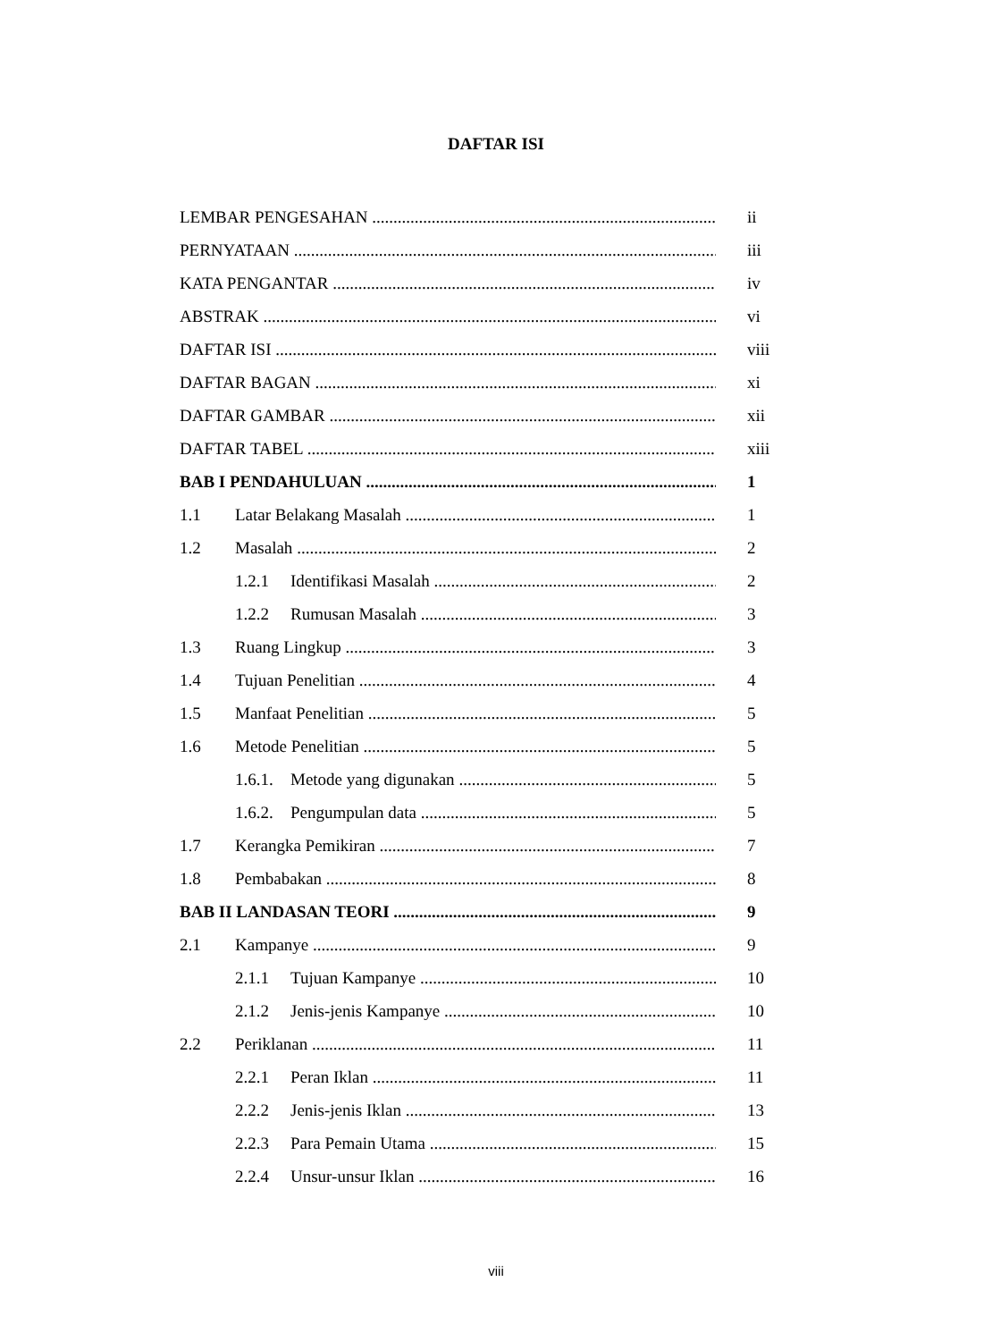DAFTAR ISI
LEMBAR PENGESAHAN ii
PERNYATAAN iii
KATA PENGANTAR iv
ABSTRAK vi
DAFTAR ISI viii
DAFTAR BAGAN xi
DAFTAR GAMBAR xii
DAFTAR TABEL xiii
BAB I PENDAHULUAN 1
1.1 Latar Belakang Masalah 1
1.2 Masalah 2
1.2.1 Identifikasi Masalah 2
1.2.2 Rumusan Masalah 3
1.3 Ruang Lingkup 3
1.4 Tujuan Penelitian 4
1.5 Manfaat Penelitian 5
1.6 Metode Penelitian 5
1.6.1. Metode yang digunakan 5
1.6.2. Pengumpulan data 5
1.7 Kerangka Pemikiran 7
1.8 Pembabakan 8
BAB II LANDASAN TEORI 9
2.1 Kampanye 9
2.1.1 Tujuan Kampanye 10
2.1.2 Jenis-jenis Kampanye 10
2.2 Periklanan 11
2.2.1 Peran Iklan 11
2.2.2 Jenis-jenis Iklan 13
2.2.3 Para Pemain Utama 15
2.2.4 Unsur-unsur Iklan 16
viii